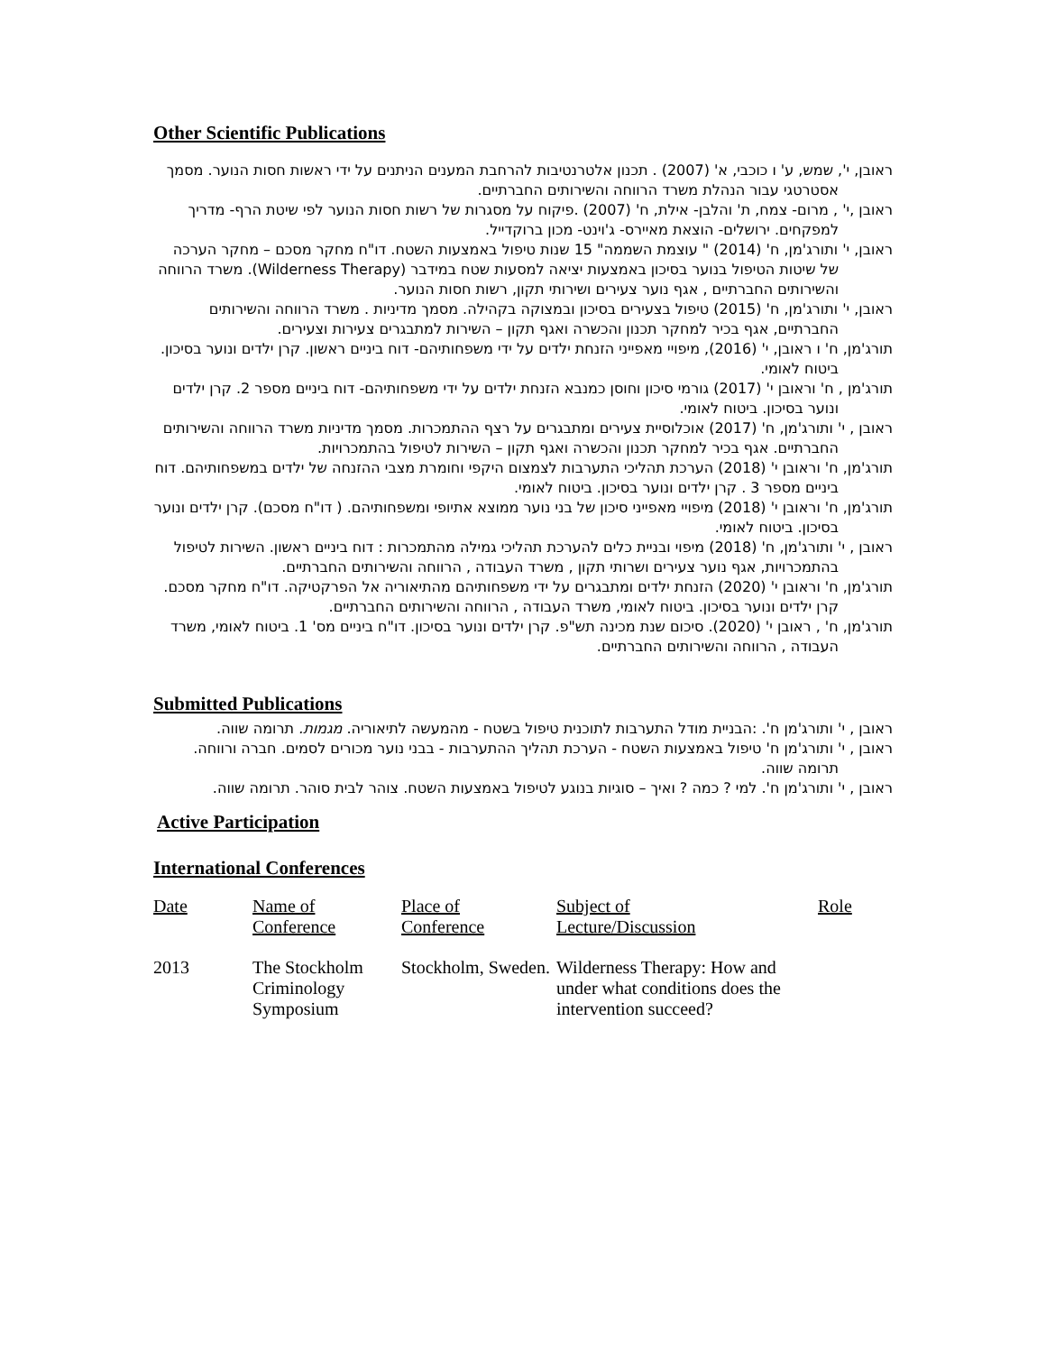Other Scientific Publications
ראובן, י', שמש, ע' ו כוכבי, א' (2007) . תכנון אלטרנטיבות להרחבת המענים הניתנים על ידי ראשות חסות הנוער. מסמך אסטרטגי עבור הנהלת משרד הרווחה והשירותים החברתיים.
ראובן ,י' , מרום- צמח, ת' והלבן- אילת, ח' (2007) .פיקוח על מסגרות של רשות חסות הנוער לפי שיטת הרף- מדריך למפקחים. ירושלים- הוצאת מאיירס- ג'וינט- מכון ברוקדייל.
ראובן, י' ותורג'מן, ח' (2014) " עוצמת השממה" 15 שנות טיפול באמצעות השטח. דו"ח מחקר מסכם – מחקר הערכה של שיטות הטיפול בנוער בסיכון באמצעות יציאה למסעות שטח במידבר (Wilderness Therapy). משרד הרווחה והשירותים החברתיים , אגף נוער צעירים ושירותי תקון, רשות חסות הנוער.
ראובן, י' ותורג'מן, ח' (2015) טיפול בצעירים בסיכון ובמצוקה בקהילה. מסמך מדיניות . משרד הרווחה והשירותים החברתיים, אגף בכיר למחקר תכנון והכשרה ואגף תקון – השירות למתבגרים צעירות וצעירים.
תורג'מן, ח' ו ראובן, י' (2016), מיפויי מאפייני הזנחת ילדים על ידי משפחותיהם- דוח ביניים ראשון. קרן ילדים ונוער בסיכון. ביטוח לאומי.
תורג'מן , ח' וראובן י' (2017) גורמי סיכון וחוסן כמנבא הזנחת ילדים על ידי משפחותיהם- דוח ביניים מספר 2. קרן ילדים ונוער בסיכון. ביטוח לאומי.
ראובן , י' ותורג'מן, ח' (2017) אוכלוסיית צעירים ומתבגרים על רצף ההתמכרות. מסמך מדיניות משרד הרווחה והשירותים החברתיים. אגף בכיר למחקר תכנון והכשרה ואגף תקון – השירות לטיפול בהתמכרויות.
תורג'מן, ח' וראובן י' (2018) הערכת תהליכי התערבות לצמצום היקפי וחומרת מצבי ההזנחה של ילדים במשפחותיהם. דוח ביניים מספר 3 . קרן ילדים ונוער בסיכון. ביטוח לאומי.
תורג'מן, ח' וראובן י' (2018) מיפויי מאפייני סיכון של בני נוער ממוצא אתיופי ומשפחותיהם. ( דו"ח מסכם). קרן ילדים ונוער בסיכון. ביטוח לאומי.
ראובן , י' ותורג'מן, ח' (2018) מיפוי ובניית כלים להערכת תהליכי גמילה מהתמכרות : דוח ביניים ראשון. השירות לטיפול בהתמכרויות, אגף נוער צעירים ושרותי תקון , משרד העבודה , הרווחה והשירותים החברתיים.
תורג'מן, ח' וראובן י' (2020) הזנחת ילדים ומתבגרים על ידי משפחותיהם מהתיאוריה אל הפרקטיקה. דו"ח מחקר מסכם. קרן ילדים ונוער בסיכון. ביטוח לאומי, משרד העבודה , הרווחה והשירותים החברתיים.
תורג'מן, ח' , ראובן י' (2020). סיכום שנת מכינה תש"פ. קרן ילדים ונוער בסיכון. דו"ח ביניים מס' 1. ביטוח לאומי, משרד העבודה , הרווחה והשירותים החברתיים.
Submitted Publications
ראובן , י' ותורג'מן ח'. :הבניית מודל התערבות לתוכנית טיפול בשטח - מהמעשה לתיאוריה. מגמות. תרומה שווה.
ראובן , י' ותורג'מן ח' טיפול באמצעות השטח - הערכת תהליך ההתערבות - בבני נוער מכורים לסמים. חברה ורווחה. תרומה שווה.
ראובן , י' ותורג'מן ח'. למי ? כמה ? ואיך – סוגיות בנוגע לטיפול באמצעות השטח. צוהר לבית סוהר. תרומה שווה.
Active Participation
International Conferences
| Date | Name of Conference | Place of Conference | Subject of Lecture/Discussion | Role |
| --- | --- | --- | --- | --- |
| 2013 | The Stockholm Criminology Symposium | Stockholm, Sweden. | Wilderness Therapy: How and under what conditions does the intervention succeed? | |